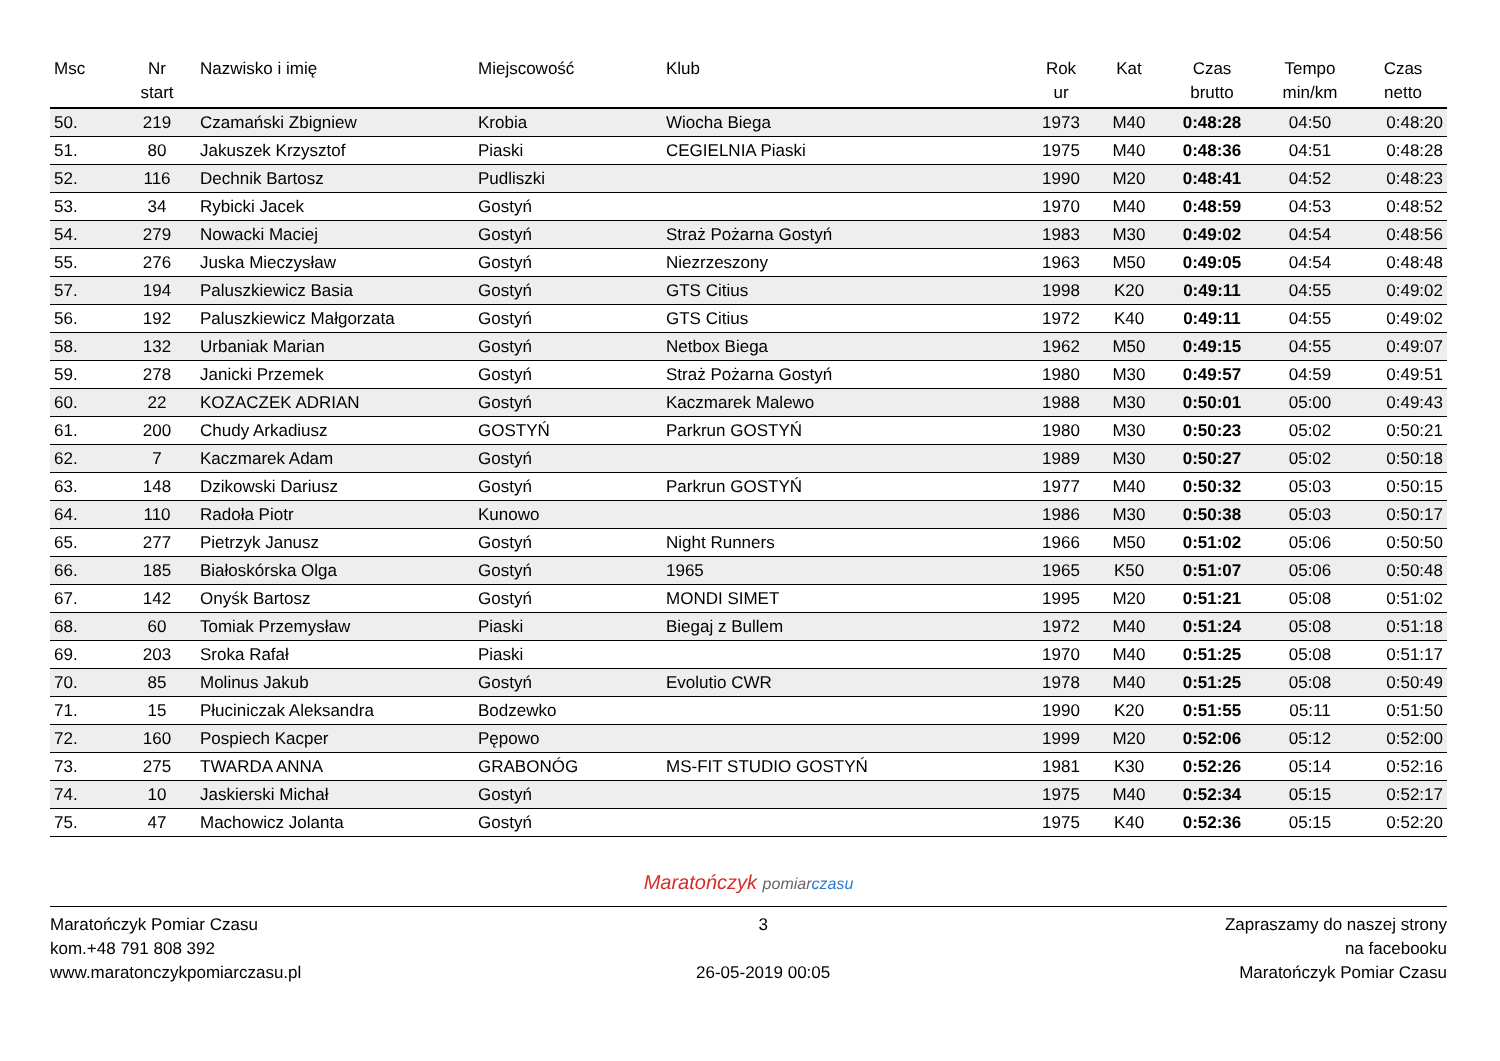| Msc | Nr start | Nazwisko i imię | Miejscowość | Klub | Rok ur | Kat | Czas brutto | Tempo min/km | Czas netto |
| --- | --- | --- | --- | --- | --- | --- | --- | --- | --- |
| 50. | 219 | Czamański Zbigniew | Krobia | Wiocha Biega | 1973 | M40 | 0:48:28 | 04:50 | 0:48:20 |
| 51. | 80 | Jakuszek Krzysztof | Piaski | CEGIELNIA Piaski | 1975 | M40 | 0:48:36 | 04:51 | 0:48:28 |
| 52. | 116 | Dechnik Bartosz | Pudliszki | | 1990 | M20 | 0:48:41 | 04:52 | 0:48:23 |
| 53. | 34 | Rybicki Jacek | Gostyń | | 1970 | M40 | 0:48:59 | 04:53 | 0:48:52 |
| 54. | 279 | Nowacki Maciej | Gostyń | Straż Pożarna Gostyń | 1983 | M30 | 0:49:02 | 04:54 | 0:48:56 |
| 55. | 276 | Juska Mieczysław | Gostyń | Niezrzeszony | 1963 | M50 | 0:49:05 | 04:54 | 0:48:48 |
| 57. | 194 | Paluszkiewicz Basia | Gostyń | GTS Citius | 1998 | K20 | 0:49:11 | 04:55 | 0:49:02 |
| 56. | 192 | Paluszkiewicz Małgorzata | Gostyń | GTS Citius | 1972 | K40 | 0:49:11 | 04:55 | 0:49:02 |
| 58. | 132 | Urbaniak Marian | Gostyń | Netbox Biega | 1962 | M50 | 0:49:15 | 04:55 | 0:49:07 |
| 59. | 278 | Janicki Przemek | Gostyń | Straż Pożarna Gostyń | 1980 | M30 | 0:49:57 | 04:59 | 0:49:51 |
| 60. | 22 | KOZACZEK ADRIAN | Gostyń | Kaczmarek Malewo | 1988 | M30 | 0:50:01 | 05:00 | 0:49:43 |
| 61. | 200 | Chudy Arkadiusz | GOSTYŃ | Parkrun GOSTYŃ | 1980 | M30 | 0:50:23 | 05:02 | 0:50:21 |
| 62. | 7 | Kaczmarek Adam | Gostyń | | 1989 | M30 | 0:50:27 | 05:02 | 0:50:18 |
| 63. | 148 | Dzikowski Dariusz | Gostyń | Parkrun GOSTYŃ | 1977 | M40 | 0:50:32 | 05:03 | 0:50:15 |
| 64. | 110 | Radoła Piotr | Kunowo | | 1986 | M30 | 0:50:38 | 05:03 | 0:50:17 |
| 65. | 277 | Pietrzyk Janusz | Gostyń | Night Runners | 1966 | M50 | 0:51:02 | 05:06 | 0:50:50 |
| 66. | 185 | Białoskórska Olga | Gostyń | 1965 | 1965 | K50 | 0:51:07 | 05:06 | 0:50:48 |
| 67. | 142 | Onyśk Bartosz | Gostyń | MONDI SIMET | 1995 | M20 | 0:51:21 | 05:08 | 0:51:02 |
| 68. | 60 | Tomiak Przemysław | Piaski | Biegaj z Bullem | 1972 | M40 | 0:51:24 | 05:08 | 0:51:18 |
| 69. | 203 | Sroka Rafał | Piaski | | 1970 | M40 | 0:51:25 | 05:08 | 0:51:17 |
| 70. | 85 | Molinus Jakub | Gostyń | Evolutio CWR | 1978 | M40 | 0:51:25 | 05:08 | 0:50:49 |
| 71. | 15 | Płuciniczak Aleksandra | Bodzewko | | 1990 | K20 | 0:51:55 | 05:11 | 0:51:50 |
| 72. | 160 | Pospiech Kacper | Pępowo | | 1999 | M20 | 0:52:06 | 05:12 | 0:52:00 |
| 73. | 275 | TWARDA ANNA | GRABONÓG | MS-FIT STUDIO GOSTYŃ | 1981 | K30 | 0:52:26 | 05:14 | 0:52:16 |
| 74. | 10 | Jaskierski Michał | Gostyń | | 1975 | M40 | 0:52:34 | 05:15 | 0:52:17 |
| 75. | 47 | Machowicz Jolanta | Gostyń | | 1975 | K40 | 0:52:36 | 05:15 | 0:52:20 |
Maratończyk pomiar czasu
Maratończyk Pomiar Czasu
kom.+48 791 808 392
www.maratonczykpomiarczasu.pl
3
26-05-2019 00:05
Zapraszamy do naszej strony
na facebooku
Maratończyk Pomiar Czasu